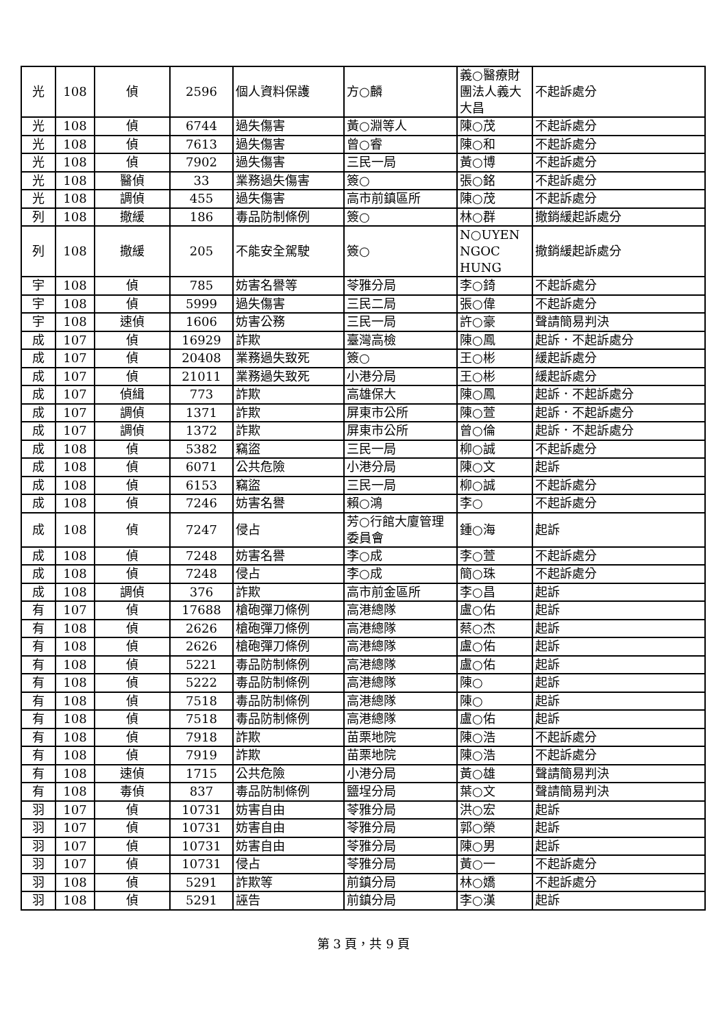| 光 | 108 | 偵 | 2596 | 個人資料保護 | 方○麟 | 義○醫療財團法人義大大昌 | 不起訴處分 |
| 光 | 108 | 偵 | 6744 | 過失傷害 | 黃○淵等人 | 陳○茂 | 不起訴處分 |
| 光 | 108 | 偵 | 7613 | 過失傷害 | 曾○睿 | 陳○和 | 不起訴處分 |
| 光 | 108 | 偵 | 7902 | 過失傷害 | 三民一局 | 黃○博 | 不起訴處分 |
| 光 | 108 | 醫偵 | 33 | 業務過失傷害 | 簽○ | 張○銘 | 不起訴處分 |
| 光 | 108 | 調偵 | 455 | 過失傷害 | 高市前鎮區所 | 陳○茂 | 不起訴處分 |
| 列 | 108 | 撤緩 | 186 | 毒品防制條例 | 簽○ | 林○群 | 撤銷緩起訴處分 |
| 列 | 108 | 撤緩 | 205 | 不能安全駕駛 | 簽○ | N○UYEN NGOC HUNG | 撤銷緩起訴處分 |
| 宇 | 108 | 偵 | 785 | 妨害名譽等 | 苓雅分局 | 李○錡 | 不起訴處分 |
| 宇 | 108 | 偵 | 5999 | 過失傷害 | 三民二局 | 張○偉 | 不起訴處分 |
| 宇 | 108 | 速偵 | 1606 | 妨害公務 | 三民一局 | 許○豪 | 聲請簡易判決 |
| 成 | 107 | 偵 | 16929 | 詐欺 | 臺灣高檢 | 陳○鳳 | 起訴．不起訴處分 |
| 成 | 107 | 偵 | 20408 | 業務過失致死 | 簽○ | 王○彬 | 緩起訴處分 |
| 成 | 107 | 偵 | 21011 | 業務過失致死 | 小港分局 | 王○彬 | 緩起訴處分 |
| 成 | 107 | 偵緝 | 773 | 詐欺 | 高雄保大 | 陳○鳳 | 起訴．不起訴處分 |
| 成 | 107 | 調偵 | 1371 | 詐欺 | 屏東市公所 | 陳○萱 | 起訴．不起訴處分 |
| 成 | 107 | 調偵 | 1372 | 詐欺 | 屏東市公所 | 曾○倫 | 起訴．不起訴處分 |
| 成 | 108 | 偵 | 5382 | 竊盜 | 三民一局 | 柳○誠 | 不起訴處分 |
| 成 | 108 | 偵 | 6071 | 公共危險 | 小港分局 | 陳○文 | 起訴 |
| 成 | 108 | 偵 | 6153 | 竊盜 | 三民一局 | 柳○誠 | 不起訴處分 |
| 成 | 108 | 偵 | 7246 | 妨害名譽 | 賴○鴻 | 李○ | 不起訴處分 |
| 成 | 108 | 偵 | 7247 | 侵占 | 芳○行館大廈管理委員會 | 鍾○海 | 起訴 |
| 成 | 108 | 偵 | 7248 | 妨害名譽 | 李○成 | 李○萱 | 不起訴處分 |
| 成 | 108 | 偵 | 7248 | 侵占 | 李○成 | 簡○珠 | 不起訴處分 |
| 成 | 108 | 調偵 | 376 | 詐欺 | 高市前金區所 | 李○昌 | 起訴 |
| 有 | 107 | 偵 | 17688 | 槍砲彈刀條例 | 高港總隊 | 盧○佑 | 起訴 |
| 有 | 108 | 偵 | 2626 | 槍砲彈刀條例 | 高港總隊 | 蔡○杰 | 起訴 |
| 有 | 108 | 偵 | 2626 | 槍砲彈刀條例 | 高港總隊 | 盧○佑 | 起訴 |
| 有 | 108 | 偵 | 5221 | 毒品防制條例 | 高港總隊 | 盧○佑 | 起訴 |
| 有 | 108 | 偵 | 5222 | 毒品防制條例 | 高港總隊 | 陳○ | 起訴 |
| 有 | 108 | 偵 | 7518 | 毒品防制條例 | 高港總隊 | 陳○ | 起訴 |
| 有 | 108 | 偵 | 7518 | 毒品防制條例 | 高港總隊 | 盧○佑 | 起訴 |
| 有 | 108 | 偵 | 7918 | 詐欺 | 苗栗地院 | 陳○浩 | 不起訴處分 |
| 有 | 108 | 偵 | 7919 | 詐欺 | 苗栗地院 | 陳○浩 | 不起訴處分 |
| 有 | 108 | 速偵 | 1715 | 公共危險 | 小港分局 | 黃○雄 | 聲請簡易判決 |
| 有 | 108 | 毒偵 | 837 | 毒品防制條例 | 鹽埕分局 | 葉○文 | 聲請簡易判決 |
| 羽 | 107 | 偵 | 10731 | 妨害自由 | 苓雅分局 | 洪○宏 | 起訴 |
| 羽 | 107 | 偵 | 10731 | 妨害自由 | 苓雅分局 | 郭○榮 | 起訴 |
| 羽 | 107 | 偵 | 10731 | 妨害自由 | 苓雅分局 | 陳○男 | 起訴 |
| 羽 | 107 | 偵 | 10731 | 侵占 | 苓雅分局 | 黃○一 | 不起訴處分 |
| 羽 | 108 | 偵 | 5291 | 詐欺等 | 前鎮分局 | 林○嬌 | 不起訴處分 |
| 羽 | 108 | 偵 | 5291 | 誣告 | 前鎮分局 | 李○漢 | 起訴 |
第 3 頁，共 9 頁